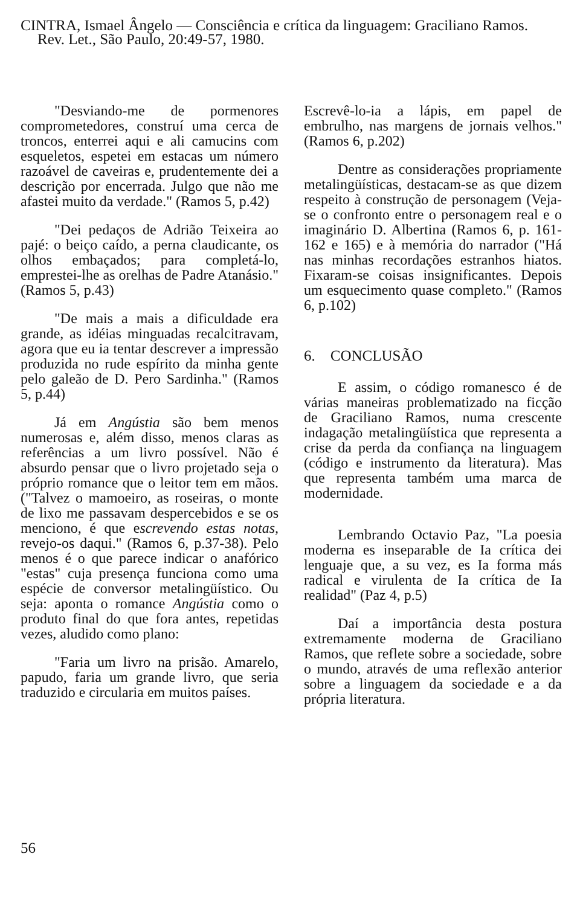CINTRA, Ismael Ângelo — Consciência e crítica da linguagem: Graciliano Ramos.
Rev. Let., São Paulo, 20:49-57, 1980.
"Desviando-me de pormenores comprometedores, construí uma cerca de troncos, enterrei aqui e ali camucins com esqueletos, espetei em estacas um número razoável de caveiras e, prudentemente dei a descrição por encerrada. Julgo que não me afastei muito da verdade." (Ramos 5, p.42)
"Dei pedaços de Adrião Teixeira ao pajé: o beiço caído, a perna claudicante, os olhos embaçados; para completá-lo, emprestei-lhe as orelhas de Padre Atanásio." (Ramos 5, p.43)
"De mais a mais a dificuldade era grande, as idéias minguadas recalcitravam, agora que eu ia tentar descrever a impressão produzida no rude espírito da minha gente pelo galeão de D. Pero Sardinha." (Ramos 5, p.44)
Já em Angústia são bem menos numerosas e, além disso, menos claras as referências a um livro possível. Não é absurdo pensar que o livro projetado seja o próprio romance que o leitor tem em mãos. ("Talvez o mamoeiro, as roseiras, o monte de lixo me passavam despercebidos e se os menciono, é que escrevendo estas notas, revejo-os daqui." (Ramos 6, p.37-38). Pelo menos é o que parece indicar o anafórico "estas" cuja presença funciona como uma espécie de conversor metalingüístico. Ou seja: aponta o romance Angústia como o produto final do que fora antes, repetidas vezes, aludido como plano:
"Faria um livro na prisão. Amarelo, papudo, faria um grande livro, que seria traduzido e circularia em muitos países.
Escrevê-lo-ia a lápis, em papel de embrulho, nas margens de jornais velhos." (Ramos 6, p.202)
Dentre as considerações propriamente metalingüísticas, destacam-se as que dizem respeito à construção de personagem (Veja-se o confronto entre o personagem real e o imaginário D. Albertina (Ramos 6, p. 161-162 e 165) e à memória do narrador ("Há nas minhas recordações estranhos hiatos. Fixaram-se coisas insignificantes. Depois um esquecimento quase completo." (Ramos 6, p.102)
6. CONCLUSÃO
E assim, o código romanesco é de várias maneiras problematizado na ficção de Graciliano Ramos, numa crescente indagação metalingüística que representa a crise da perda da confiança na linguagem (código e instrumento da literatura). Mas que representa também uma marca de modernidade.
Lembrando Octavio Paz, "La poesia moderna es inseparable de Ia crítica dei lenguaje que, a su vez, es Ia forma más radical e virulenta de Ia crítica de Ia realidad" (Paz 4, p.5)
Daí a importância desta postura extremamente moderna de Graciliano Ramos, que reflete sobre a sociedade, sobre o mundo, através de uma reflexão anterior sobre a linguagem da sociedade e a da própria literatura.
56